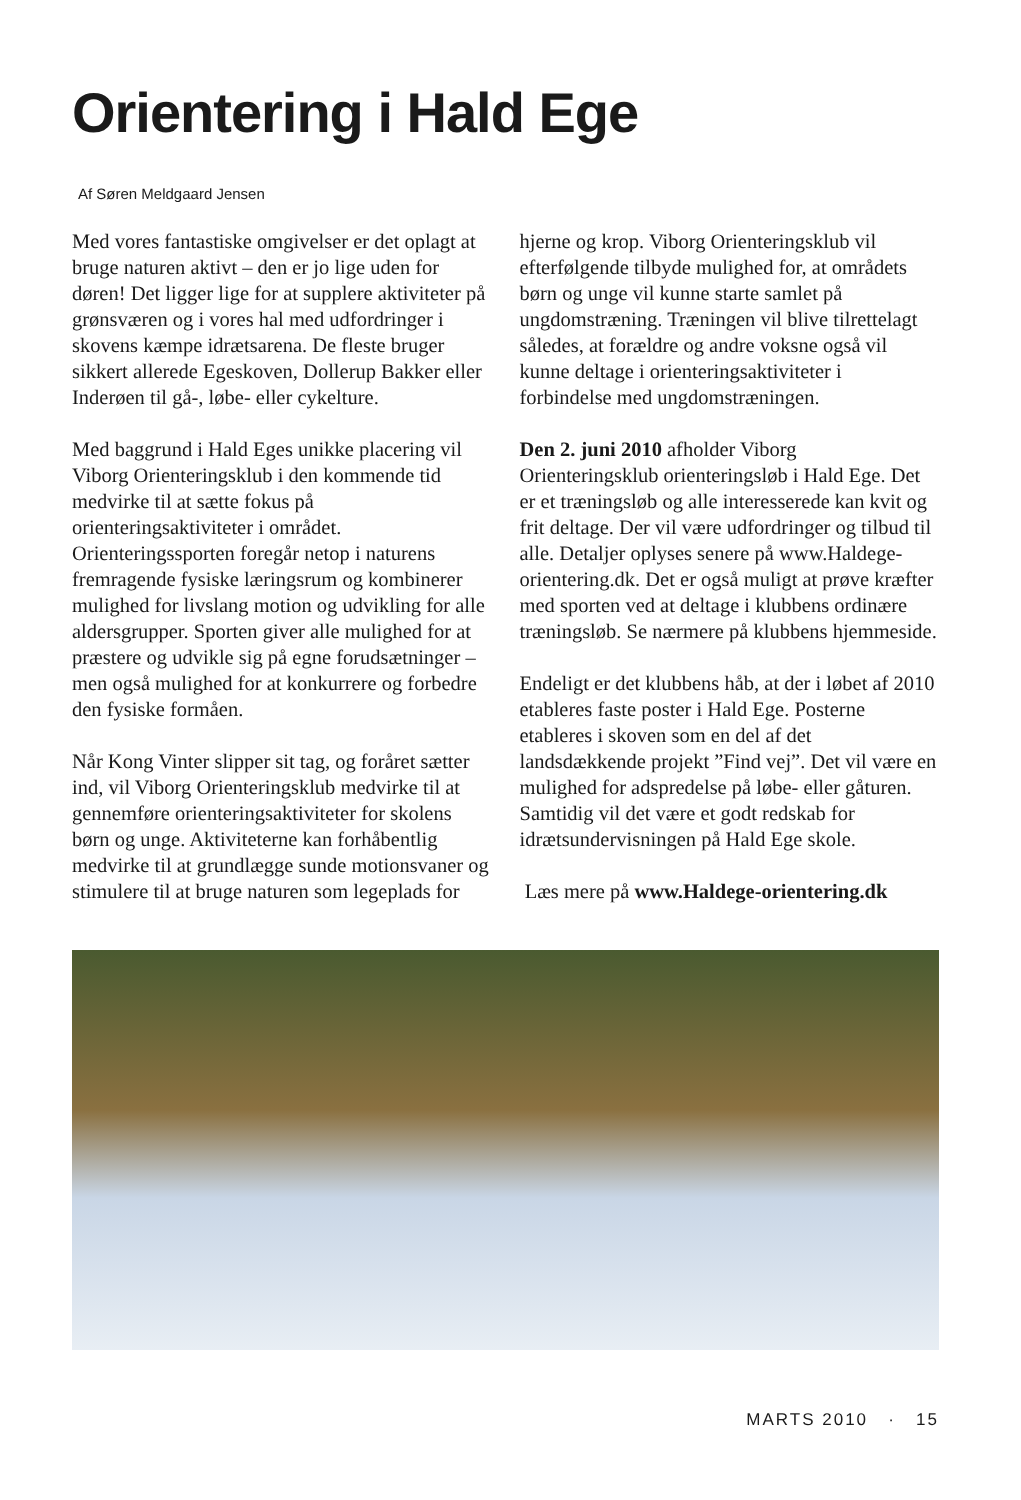Orientering i Hald Ege
Af Søren Meldgaard Jensen
Med vores fantastiske omgivelser er det oplagt at bruge naturen aktivt – den er jo lige uden for døren! Det ligger lige for at supplere aktiviteter på grønsværen og i vores hal med udfordringer i skovens kæmpe idrætsarena. De fleste bruger sikkert allerede Egeskoven, Dollerup Bakker eller Inderøen til gå-, løbe- eller cykelture.
Med baggrund i Hald Eges unikke placering vil Viborg Orienteringsklub i den kommende tid medvirke til at sætte fokus på orienteringsaktiviteter i området. Orienteringssporten foregår netop i naturens fremragende fysiske læringsrum og kombinerer mulighed for livslang motion og udvikling for alle aldersgrupper. Sporten giver alle mulighed for at præstere og udvikle sig på egne forudsætninger – men også mulighed for at konkurrere og forbedre den fysiske formåen.
Når Kong Vinter slipper sit tag, og foråret sætter ind, vil Viborg Orienteringsklub medvirke til at gennemføre orienteringsaktiviteter for skolens børn og unge. Aktiviteterne kan forhåbentlig medvirke til at grundlægge sunde motionsvaner og stimulere til at bruge naturen som legeplads for
hjerne og krop. Viborg Orienteringsklub vil efterfølgende tilbyde mulighed for, at områdets børn og unge vil kunne starte samlet på ungdomstræning. Træningen vil blive tilrettelagt således, at forældre og andre voksne også vil kunne deltage i orienteringsaktiviteter i forbindelse med ungdomstræningen.
Den 2. juni 2010 afholder Viborg Orienteringsklub orienteringsløb i Hald Ege. Det er et træningsløb og alle interesserede kan kvit og frit deltage. Der vil være udfordringer og tilbud til alle. Detaljer oplyses senere på www.Haldege-orientering.dk. Det er også muligt at prøve kræfter med sporten ved at deltage i klubbens ordinære træningsløb. Se nærmere på klubbens hjemmeside.
Endeligt er det klubbens håb, at der i løbet af 2010 etableres faste poster i Hald Ege. Posterne etableres i skoven som en del af det landsdækkende projekt ”Find vej”. Det vil være en mulighed for adspredelse på løbe- eller gåturen. Samtidig vil det være et godt redskab for idrætsundervisningen på Hald Ege skole.
Læs mere på www.Haldege-orientering.dk
MARTS 2010 · 15